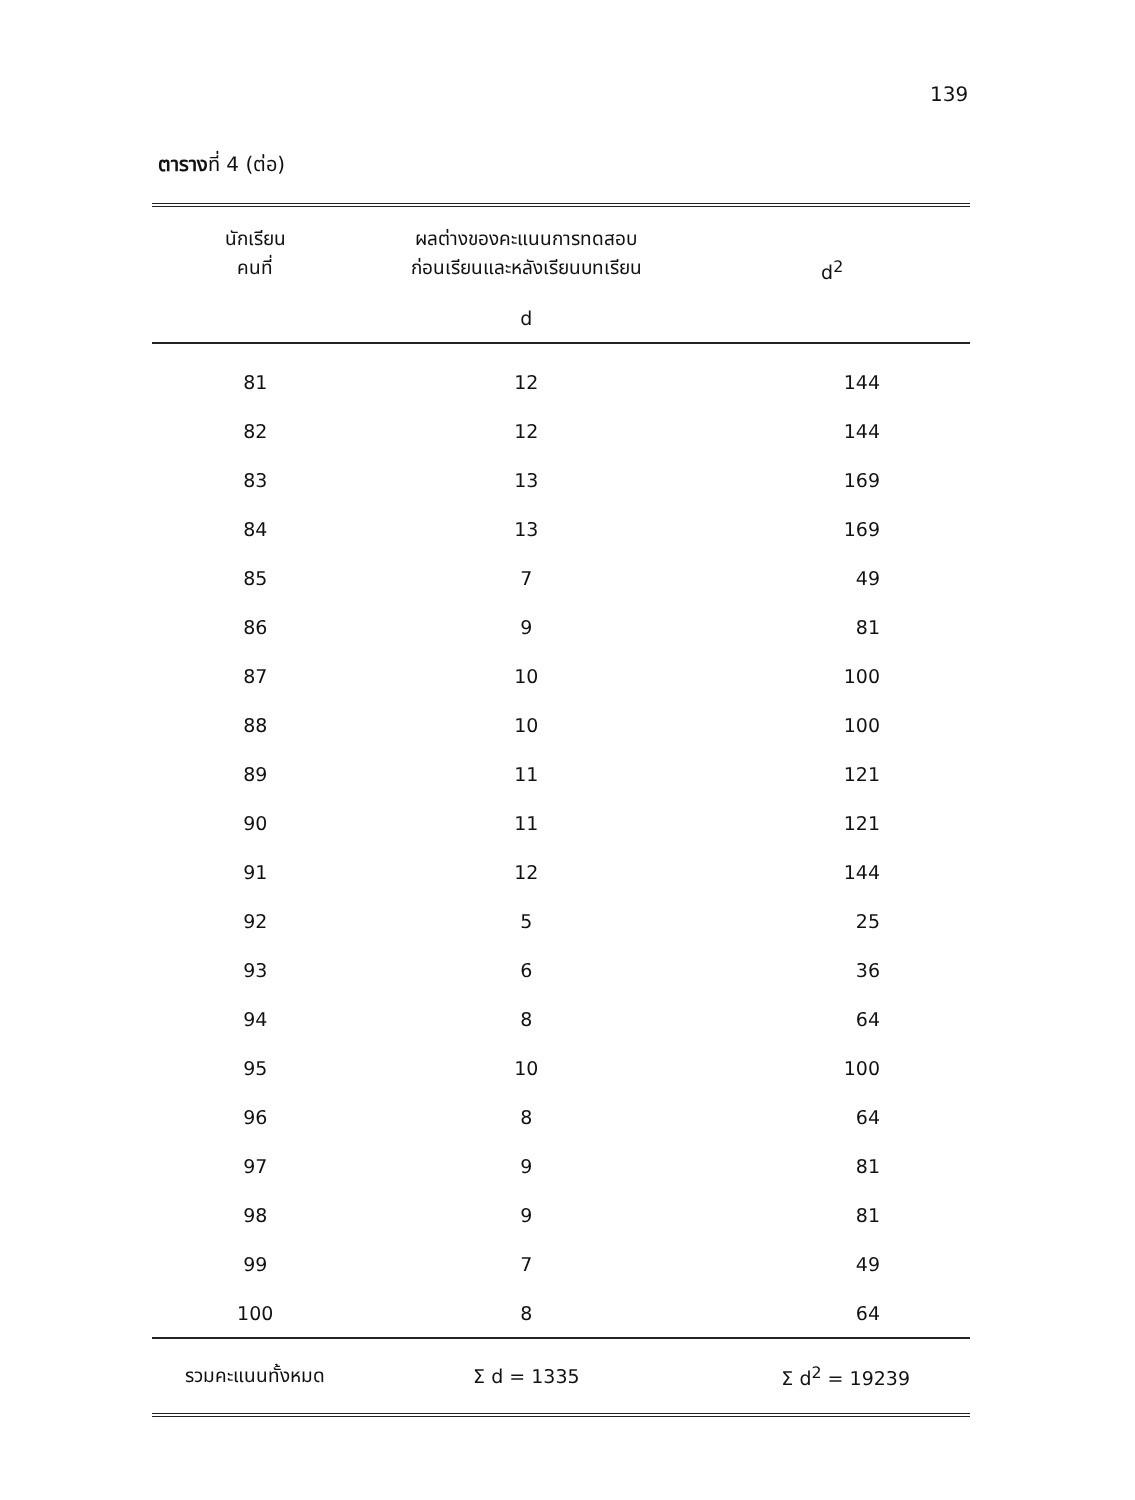139
ตารางที่ 4 (ต่อ)
| นักเรียน คนที่ | ผลต่างของคะแนนการทดสอบ ก่อนเรียนและหลังเรียนบทเรียน | d<sup>2</sup> |
| --- | --- | --- |
| | d | |
| 81 | 12 | 144 |
| 82 | 12 | 144 |
| 83 | 13 | 169 |
| 84 | 13 | 169 |
| 85 | 7 | 49 |
| 86 | 9 | 81 |
| 87 | 10 | 100 |
| 88 | 10 | 100 |
| 89 | 11 | 121 |
| 90 | 11 | 121 |
| 91 | 12 | 144 |
| 92 | 5 | 25 |
| 93 | 6 | 36 |
| 94 | 8 | 64 |
| 95 | 10 | 100 |
| 96 | 8 | 64 |
| 97 | 9 | 81 |
| 98 | 9 | 81 |
| 99 | 7 | 49 |
| 100 | 8 | 64 |
| รวมคะแนนทั้งหมด | Σ d = 1335 | Σ d<sup>2</sup> = 19239 |